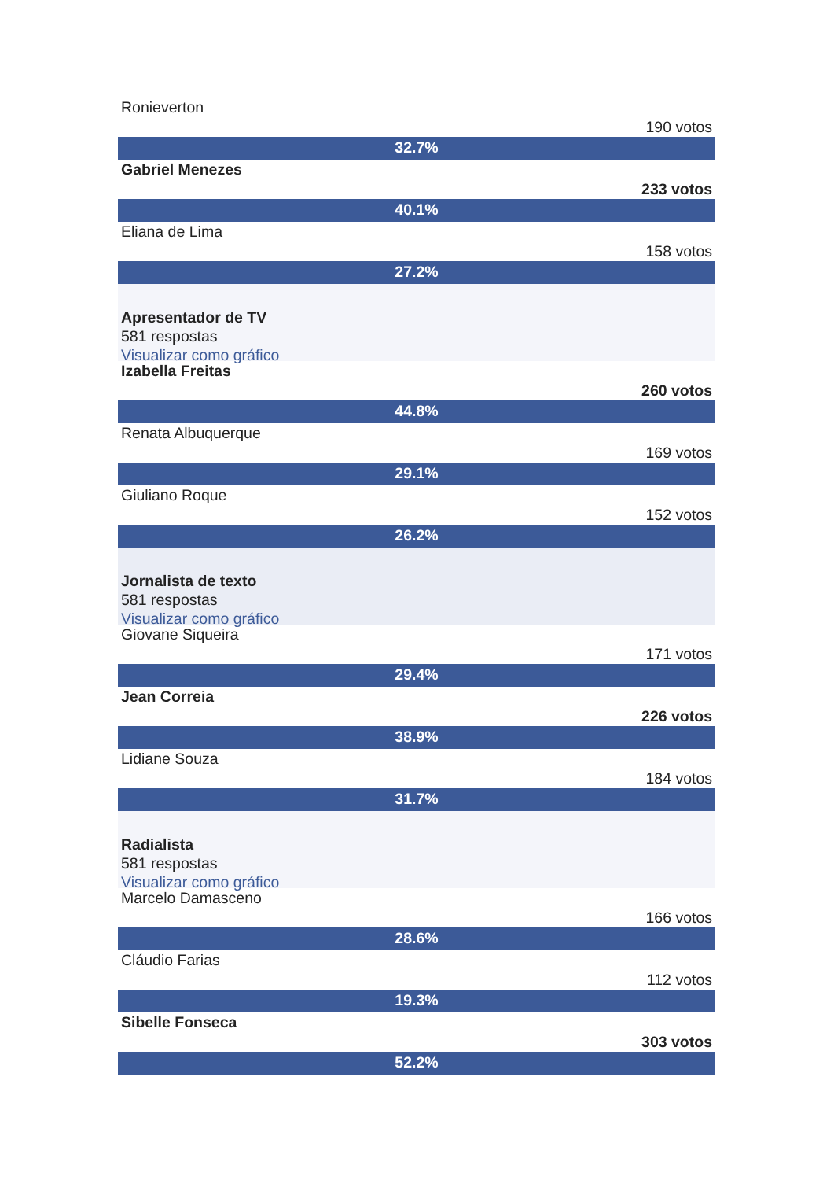Ronieverton
190 votos
32.7%
Gabriel Menezes
233 votos
40.1%
Eliana de Lima
158 votos
27.2%
Apresentador de TV
581 respostas
Visualizar como gráfico
Izabella Freitas
260 votos
44.8%
Renata Albuquerque
169 votos
29.1%
Giuliano Roque
152 votos
26.2%
Jornalista de texto
581 respostas
Visualizar como gráfico
Giovane Siqueira
171 votos
29.4%
Jean Correia
226 votos
38.9%
Lidiane Souza
184 votos
31.7%
Radialista
581 respostas
Visualizar como gráfico
Marcelo Damasceno
166 votos
28.6%
Cláudio Farias
112 votos
19.3%
Sibelle Fonseca
303 votos
52.2%